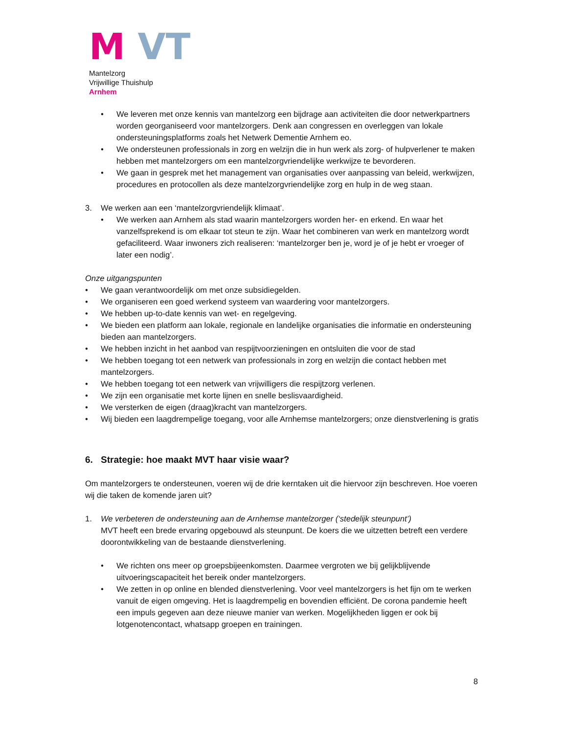M VT
Mantelzorg
Vrijwillige Thuishulp
Arnhem
• We leveren met onze kennis van mantelzorg een bijdrage aan activiteiten die door netwerkpartners worden georganiseerd voor mantelzorgers. Denk aan congressen en overleggen van lokale ondersteuningsplatforms zoals het Netwerk Dementie Arnhem eo.
• We ondersteunen professionals in zorg en welzijn die in hun werk als zorg- of hulpverlener te maken hebben met mantelzorgers om een mantelzorgvriendelijke werkwijze te bevorderen.
• We gaan in gesprek met het management van organisaties over aanpassing van beleid, werkwijzen, procedures en protocollen als deze mantelzorgvriendelijke zorg en hulp in de weg staan.
3. We werken aan een ‘mantelzorgvriendelijk klimaat’.
• We werken aan Arnhem als stad waarin mantelzorgers worden her- en erkend. En waar het vanzelfsprekend is om elkaar tot steun te zijn. Waar het combineren van werk en mantelzorg wordt gefaciliteerd. Waar inwoners zich realiseren: ‘mantelzorger ben je, word je of je hebt er vroeger of later een nodig’.
Onze uitgangspunten
• We gaan verantwoordelijk om met onze subsidiegelden.
• We organiseren een goed werkend systeem van waardering voor mantelzorgers.
• We hebben up-to-date kennis van wet- en regelgeving.
• We bieden een platform aan lokale, regionale en landelijke organisaties die informatie en ondersteuning bieden aan mantelzorgers.
• We hebben inzicht in het aanbod van respijtvoorzieningen en ontsluiten die voor de stad
• We hebben toegang tot een netwerk van professionals in zorg en welzijn die contact hebben met mantelzorgers.
• We hebben toegang tot een netwerk van vrijwilligers die respijtzorg verlenen.
• We zijn een organisatie met korte lijnen en snelle beslisvaardigheid.
• We versterken de eigen (draag)kracht van mantelzorgers.
• Wij bieden een laagdrempelige toegang, voor alle Arnhemse mantelzorgers; onze dienstverlening is gratis
6. Strategie: hoe maakt MVT haar visie waar?
Om mantelzorgers te ondersteunen, voeren wij de drie kerntaken uit die hiervoor zijn beschreven. Hoe voeren wij die taken de komende jaren uit?
1. We verbeteren de ondersteuning aan de Arnhemse mantelzorger (‘stedelijk steunpunt’)
MVT heeft een brede ervaring opgebouwd als steunpunt. De koers die we uitzetten betreft een verdere doorontwikkeling van de bestaande dienstverlening.
• We richten ons meer op groepsbijeenkomsten. Daarmee vergroten we bij gelijkblijvende uitvoeringscapaciteit het bereik onder mantelzorgers.
• We zetten in op online en blended dienstverlening. Voor veel mantelzorgers is het fijn om te werken vanuit de eigen omgeving. Het is laagdrempelig en bovendien efficiënt. De corona pandemie heeft een impuls gegeven aan deze nieuwe manier van werken. Mogelijkheden liggen er ook bij lotgenotencontact, whatsapp groepen en trainingen.
8